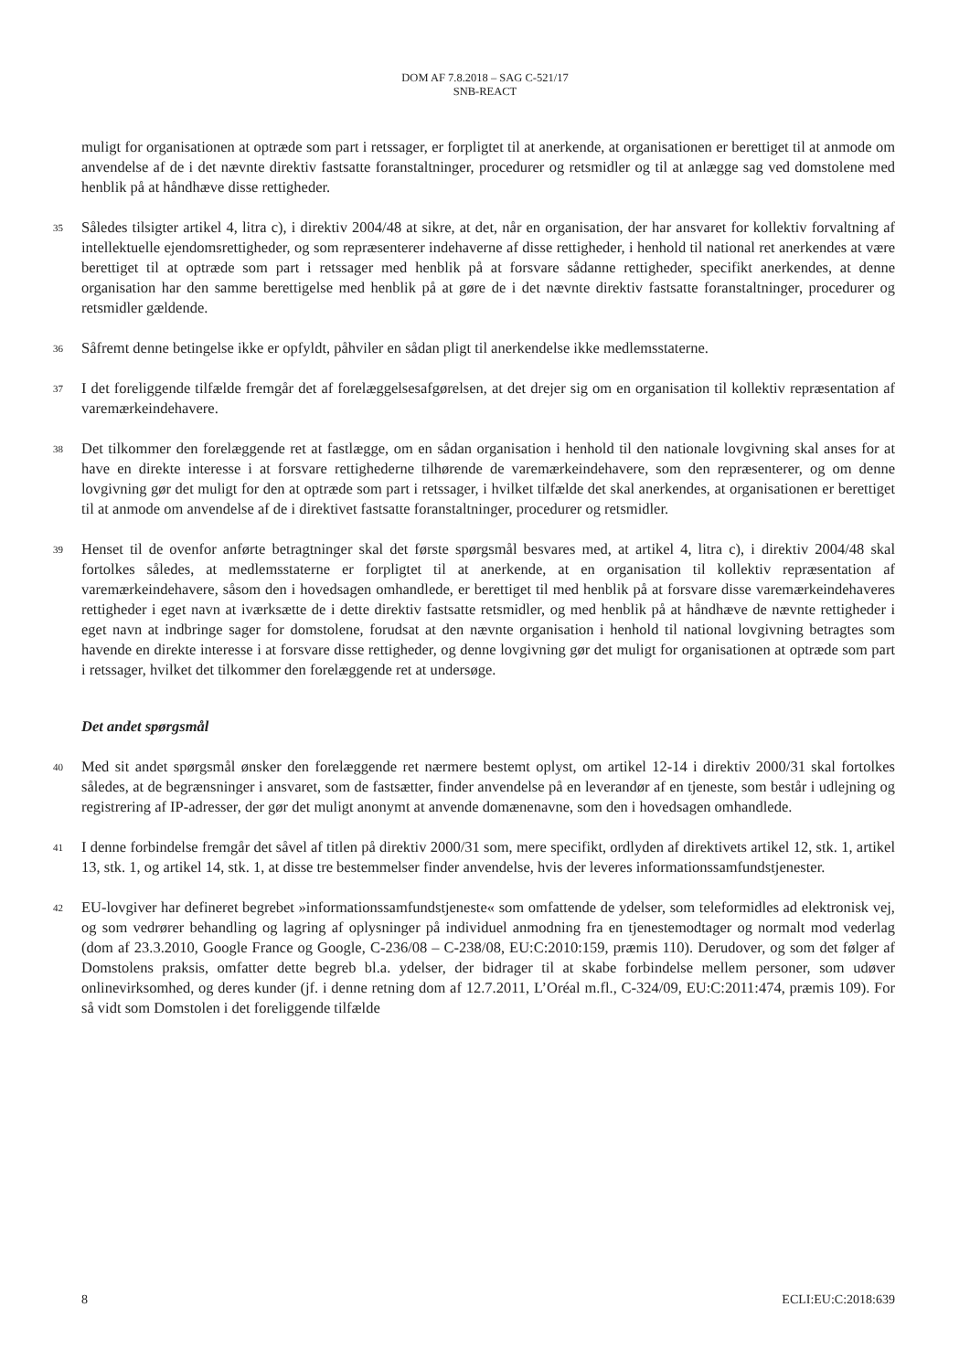DOM AF 7.8.2018 – SAG C-521/17
SNB-REACT
muligt for organisationen at optræde som part i retssager, er forpligtet til at anerkende, at organisationen er berettiget til at anmode om anvendelse af de i det nævnte direktiv fastsatte foranstaltninger, procedurer og retsmidler og til at anlægge sag ved domstolene med henblik på at håndhæve disse rettigheder.
35
Således tilsigter artikel 4, litra c), i direktiv 2004/48 at sikre, at det, når en organisation, der har ansvaret for kollektiv forvaltning af intellektuelle ejendomsrettigheder, og som repræsenterer indehaverne af disse rettigheder, i henhold til national ret anerkendes at være berettiget til at optræde som part i retssager med henblik på at forsvare sådanne rettigheder, specifikt anerkendes, at denne organisation har den samme berettigelse med henblik på at gøre de i det nævnte direktiv fastsatte foranstaltninger, procedurer og retsmidler gældende.
36
Såfremt denne betingelse ikke er opfyldt, påhviler en sådan pligt til anerkendelse ikke medlemsstaterne.
37
I det foreliggende tilfælde fremgår det af forelæggelsesafgørelsen, at det drejer sig om en organisation til kollektiv repræsentation af varemærkeindehavere.
38
Det tilkommer den forelæggende ret at fastlægge, om en sådan organisation i henhold til den nationale lovgivning skal anses for at have en direkte interesse i at forsvare rettighederne tilhørende de varemærkeindehavere, som den repræsenterer, og om denne lovgivning gør det muligt for den at optræde som part i retssager, i hvilket tilfælde det skal anerkendes, at organisationen er berettiget til at anmode om anvendelse af de i direktivet fastsatte foranstaltninger, procedurer og retsmidler.
39
Henset til de ovenfor anførte betragtninger skal det første spørgsmål besvares med, at artikel 4, litra c), i direktiv 2004/48 skal fortolkes således, at medlemsstaterne er forpligtet til at anerkende, at en organisation til kollektiv repræsentation af varemærkeindehavere, såsom den i hovedsagen omhandlede, er berettiget til med henblik på at forsvare disse varemærkeindehaveres rettigheder i eget navn at iværksætte de i dette direktiv fastsatte retsmidler, og med henblik på at håndhæve de nævnte rettigheder i eget navn at indbringe sager for domstolene, forudsat at den nævnte organisation i henhold til national lovgivning betragtes som havende en direkte interesse i at forsvare disse rettigheder, og denne lovgivning gør det muligt for organisationen at optræde som part i retssager, hvilket det tilkommer den forelæggende ret at undersøge.
Det andet spørgsmål
40
Med sit andet spørgsmål ønsker den forelæggende ret nærmere bestemt oplyst, om artikel 12-14 i direktiv 2000/31 skal fortolkes således, at de begrænsninger i ansvaret, som de fastsætter, finder anvendelse på en leverandør af en tjeneste, som består i udlejning og registrering af IP-adresser, der gør det muligt anonymt at anvende domænenavne, som den i hovedsagen omhandlede.
41
I denne forbindelse fremgår det såvel af titlen på direktiv 2000/31 som, mere specifikt, ordlyden af direktivets artikel 12, stk. 1, artikel 13, stk. 1, og artikel 14, stk. 1, at disse tre bestemmelser finder anvendelse, hvis der leveres informationssamfundstjenester.
42
EU-lovgiver har defineret begrebet »informationssamfundstjeneste« som omfattende de ydelser, som teleformidles ad elektronisk vej, og som vedrører behandling og lagring af oplysninger på individuel anmodning fra en tjenestemodtager og normalt mod vederlag (dom af 23.3.2010, Google France og Google, C-236/08 – C-238/08, EU:C:2010:159, præmis 110). Derudover, og som det følger af Domstolens praksis, omfatter dette begreb bl.a. ydelser, der bidrager til at skabe forbindelse mellem personer, som udøver onlinevirksomhed, og deres kunder (jf. i denne retning dom af 12.7.2011, L’Oréal m.fl., C-324/09, EU:C:2011:474, præmis 109). For så vidt som Domstolen i det foreliggende tilfælde
8 ECLI:EU:C:2018:639